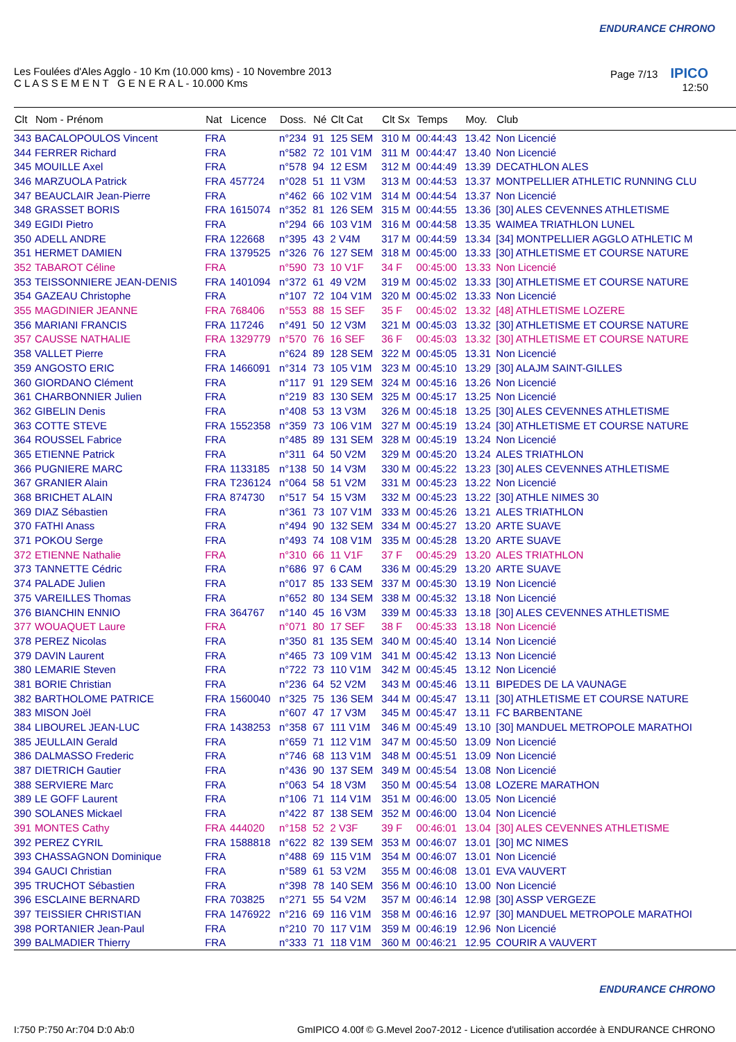ENDURANCE CHRONO
Les Foulées d'Ales Agglo - 10 Km (10.000 kms) - 10 Novembre 2013
C L A S S E M E N T G E N E R A L - 10.000 Kms
Page 7/13 IPICO
12:50
| Clt | Nom - Prénom | Nat | Licence | Doss. | Né | Clt Cat | Clt Sx | Temps | Moy. | Club |
| --- | --- | --- | --- | --- | --- | --- | --- | --- | --- | --- |
| 343 | BACALOPOULOS Vincent | FRA | | n°234 | 91 | 125 SEM | 310 M | 00:44:43 | 13.42 | Non Licencié |
| 344 | FERRER Richard | FRA | | n°582 | 72 | 101 V1M | 311 M | 00:44:47 | 13.40 | Non Licencié |
| 345 | MOUILLE Axel | FRA | | n°578 | 94 | 12 ESM | 312 M | 00:44:49 | 13.39 | DECATHLON ALES |
| 346 | MARZUOLA Patrick | FRA | 457724 | n°028 | 51 | 11 V3M | 313 M | 00:44:53 | 13.37 | MONTPELLIER ATHLETIC RUNNING CLU |
| 347 | BEAUCLAIR Jean-Pierre | FRA | | n°462 | 66 | 102 V1M | 314 M | 00:44:54 | 13.37 | Non Licencié |
| 348 | GRASSET BORIS | FRA | 1615074 | n°352 | 81 | 126 SEM | 315 M | 00:44:55 | 13.36 | [30] ALES CEVENNES ATHLETISME |
| 349 | EGIDI Pietro | FRA | | n°294 | 66 | 103 V1M | 316 M | 00:44:58 | 13.35 | WAIMEA TRIATHLON LUNEL |
| 350 | ADELL ANDRE | FRA | 122668 | n°395 | 43 | 2 V4M | 317 M | 00:44:59 | 13.34 | [34] MONTPELLIER AGGLO ATHLETIC M |
| 351 | HERMET DAMIEN | FRA | 1379525 | n°326 | 76 | 127 SEM | 318 M | 00:45:00 | 13.33 | [30] ATHLETISME ET COURSE NATURE |
| 352 | TABAROT Céline | FRA | | n°590 | 73 | 10 V1F | 34 F | 00:45:00 | 13.33 | Non Licencié |
| 353 | TEISSONNIERE JEAN-DENIS | FRA | 1401094 | n°372 | 61 | 49 V2M | 319 M | 00:45:02 | 13.33 | [30] ATHLETISME ET COURSE NATURE |
| 354 | GAZEAU Christophe | FRA | | n°107 | 72 | 104 V1M | 320 M | 00:45:02 | 13.33 | Non Licencié |
| 355 | MAGDINIER JEANNE | FRA | 768406 | n°553 | 88 | 15 SEF | 35 F | 00:45:02 | 13.32 | [48] ATHLETISME LOZERE |
| 356 | MARIANI FRANCIS | FRA | 117246 | n°491 | 50 | 12 V3M | 321 M | 00:45:03 | 13.32 | [30] ATHLETISME ET COURSE NATURE |
| 357 | CAUSSE NATHALIE | FRA | 1329779 | n°570 | 76 | 16 SEF | 36 F | 00:45:03 | 13.32 | [30] ATHLETISME ET COURSE NATURE |
| 358 | VALLET Pierre | FRA | | n°624 | 89 | 128 SEM | 322 M | 00:45:05 | 13.31 | Non Licencié |
| 359 | ANGOSTO ERIC | FRA | 1466091 | n°314 | 73 | 105 V1M | 323 M | 00:45:10 | 13.29 | [30] ALAJM SAINT-GILLES |
| 360 | GIORDANO Clément | FRA | | n°117 | 91 | 129 SEM | 324 M | 00:45:16 | 13.26 | Non Licencié |
| 361 | CHARBONNIER Julien | FRA | | n°219 | 83 | 130 SEM | 325 M | 00:45:17 | 13.25 | Non Licencié |
| 362 | GIBELIN Denis | FRA | | n°408 | 53 | 13 V3M | 326 M | 00:45:18 | 13.25 | [30] ALES CEVENNES ATHLETISME |
| 363 | COTTE STEVE | FRA | 1552358 | n°359 | 73 | 106 V1M | 327 M | 00:45:19 | 13.24 | [30] ATHLETISME ET COURSE NATURE |
| 364 | ROUSSEL Fabrice | FRA | | n°485 | 89 | 131 SEM | 328 M | 00:45:19 | 13.24 | Non Licencié |
| 365 | ETIENNE Patrick | FRA | | n°311 | 64 | 50 V2M | 329 M | 00:45:20 | 13.24 | ALES TRIATHLON |
| 366 | PUGNIERE MARC | FRA | 1133185 | n°138 | 50 | 14 V3M | 330 M | 00:45:22 | 13.23 | [30] ALES CEVENNES ATHLETISME |
| 367 | GRANIER Alain | FRA | T236124 | n°064 | 58 | 51 V2M | 331 M | 00:45:23 | 13.22 | Non Licencié |
| 368 | BRICHET ALAIN | FRA | 874730 | n°517 | 54 | 15 V3M | 332 M | 00:45:23 | 13.22 | [30] ATHLE NIMES 30 |
| 369 | DIAZ Sébastien | FRA | | n°361 | 73 | 107 V1M | 333 M | 00:45:26 | 13.21 | ALES TRIATHLON |
| 370 | FATHI Anass | FRA | | n°494 | 90 | 132 SEM | 334 M | 00:45:27 | 13.20 | ARTE SUAVE |
| 371 | POKOU Serge | FRA | | n°493 | 74 | 108 V1M | 335 M | 00:45:28 | 13.20 | ARTE SUAVE |
| 372 | ETIENNE Nathalie | FRA | | n°310 | 66 | 11 V1F | 37 F | 00:45:29 | 13.20 | ALES TRIATHLON |
| 373 | TANNETTE Cédric | FRA | | n°686 | 97 | 6 CAM | 336 M | 00:45:29 | 13.20 | ARTE SUAVE |
| 374 | PALADE Julien | FRA | | n°017 | 85 | 133 SEM | 337 M | 00:45:30 | 13.19 | Non Licencié |
| 375 | VAREILLES Thomas | FRA | | n°652 | 80 | 134 SEM | 338 M | 00:45:32 | 13.18 | Non Licencié |
| 376 | BIANCHIN ENNIO | FRA | 364767 | n°140 | 45 | 16 V3M | 339 M | 00:45:33 | 13.18 | [30] ALES CEVENNES ATHLETISME |
| 377 | WOUAQUET Laure | FRA | | n°071 | 80 | 17 SEF | 38 F | 00:45:33 | 13.18 | Non Licencié |
| 378 | PEREZ Nicolas | FRA | | n°350 | 81 | 135 SEM | 340 M | 00:45:40 | 13.14 | Non Licencié |
| 379 | DAVIN Laurent | FRA | | n°465 | 73 | 109 V1M | 341 M | 00:45:42 | 13.13 | Non Licencié |
| 380 | LEMARIE Steven | FRA | | n°722 | 73 | 110 V1M | 342 M | 00:45:45 | 13.12 | Non Licencié |
| 381 | BORIE Christian | FRA | | n°236 | 64 | 52 V2M | 343 M | 00:45:46 | 13.11 | BIPEDES DE LA VAUNAGE |
| 382 | BARTHOLOME PATRICE | FRA | 1560040 | n°325 | 75 | 136 SEM | 344 M | 00:45:47 | 13.11 | [30] ATHLETISME ET COURSE NATURE |
| 383 | MISON Joël | FRA | | n°607 | 47 | 17 V3M | 345 M | 00:45:47 | 13.11 | FC BARBENTANE |
| 384 | LIBOUREL JEAN-LUC | FRA | 1438253 | n°358 | 67 | 111 V1M | 346 M | 00:45:49 | 13.10 | [30] MANDUEL METROPOLE MARATHOI |
| 385 | JEULLAIN Gerald | FRA | | n°659 | 71 | 112 V1M | 347 M | 00:45:50 | 13.09 | Non Licencié |
| 386 | DALMASSO Frederic | FRA | | n°746 | 68 | 113 V1M | 348 M | 00:45:51 | 13.09 | Non Licencié |
| 387 | DIETRICH Gautier | FRA | | n°436 | 90 | 137 SEM | 349 M | 00:45:54 | 13.08 | Non Licencié |
| 388 | SERVIERE Marc | FRA | | n°063 | 54 | 18 V3M | 350 M | 00:45:54 | 13.08 | LOZERE MARATHON |
| 389 | LE GOFF Laurent | FRA | | n°106 | 71 | 114 V1M | 351 M | 00:46:00 | 13.05 | Non Licencié |
| 390 | SOLANES Mickael | FRA | | n°422 | 87 | 138 SEM | 352 M | 00:46:00 | 13.04 | Non Licencié |
| 391 | MONTES Cathy | FRA | 444020 | n°158 | 52 | 2 V3F | 39 F | 00:46:01 | 13.04 | [30] ALES CEVENNES ATHLETISME |
| 392 | PEREZ CYRIL | FRA | 1588818 | n°622 | 82 | 139 SEM | 353 M | 00:46:07 | 13.01 | [30] MC NIMES |
| 393 | CHASSAGNON Dominique | FRA | | n°488 | 69 | 115 V1M | 354 M | 00:46:07 | 13.01 | Non Licencié |
| 394 | GAUCI Christian | FRA | | n°589 | 61 | 53 V2M | 355 M | 00:46:08 | 13.01 | EVA VAUVERT |
| 395 | TRUCHOT Sébastien | FRA | | n°398 | 78 | 140 SEM | 356 M | 00:46:10 | 13.00 | Non Licencié |
| 396 | ESCLAINE BERNARD | FRA | 703825 | n°271 | 55 | 54 V2M | 357 M | 00:46:14 | 12.98 | [30] ASSP VERGEZE |
| 397 | TEISSIER CHRISTIAN | FRA | 1476922 | n°216 | 69 | 116 V1M | 358 M | 00:46:16 | 12.97 | [30] MANDUEL METROPOLE MARATHOI |
| 398 | PORTANIER Jean-Paul | FRA | | n°210 | 70 | 117 V1M | 359 M | 00:46:19 | 12.96 | Non Licencié |
| 399 | BALMADIER Thierry | FRA | | n°333 | 71 | 118 V1M | 360 M | 00:46:21 | 12.95 | COURIR A VAUVERT |
ENDURANCE CHRONO
I:750 P:750 Ar:704 D:0 Ab:0 GmIPICO 4.00f © G.Mevel 2oo7-2012 - Licence d'utilisation accordée à ENDURANCE CHRONO